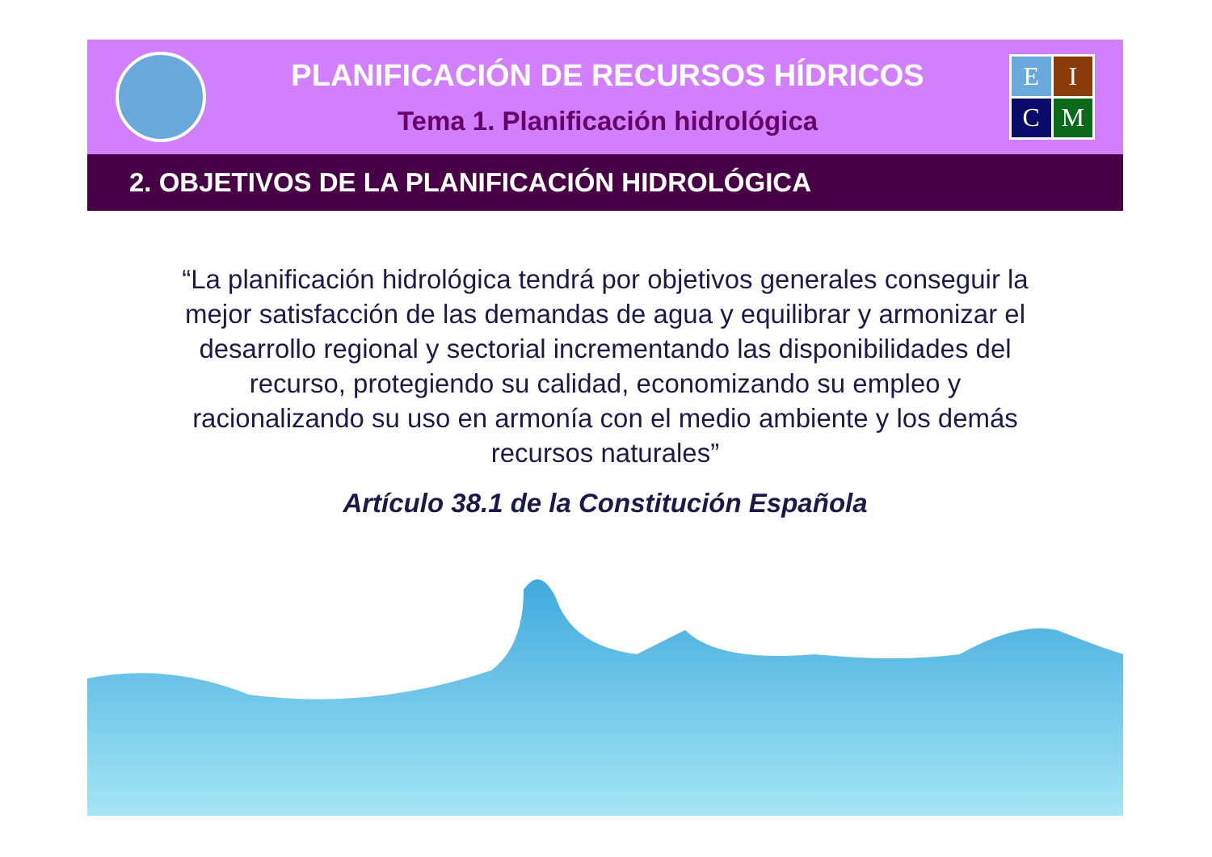PLANIFICACIÓN DE RECURSOS HÍDRICOS
Tema 1. Planificación hidrológica
EICM
2. OBJETIVOS DE LA PLANIFICACIÓN HIDROLÓGICA
“La planificación hidrológica tendrá por objetivos generales conseguir la mejor satisfacción de las demandas de agua y equilibrar y armonizar el desarrollo regional y sectorial incrementando las disponibilidades del recurso, protegiendo su calidad, economizando su empleo y racionalizando su uso en armonía con el medio ambiente y los demás recursos naturales”
Artículo 38.1 de la Constitución Española